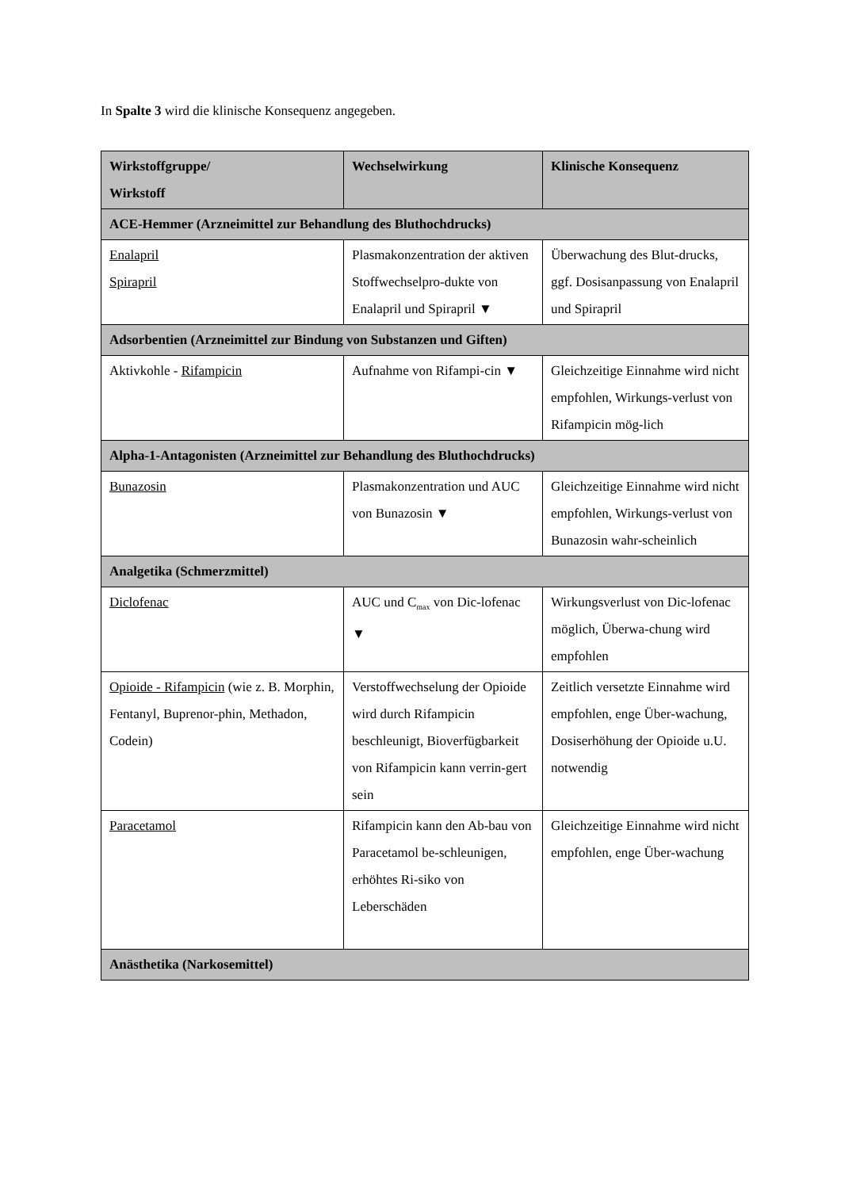In Spalte 3 wird die klinische Konsequenz angegeben.
| Wirkstoffgruppe/ Wirkstoff | Wechselwirkung | Klinische Konsequenz |
| --- | --- | --- |
| ACE-Hemmer (Arzneimittel zur Behandlung des Bluthochdrucks) | | |
| Enalapril Spirapril | Plasmakonzentration der aktiven Stoffwechselpro-dukte von Enalapril und Spirapril ▼ | Überwachung des Blut-drucks, ggf. Dosisanpassung von Enalapril und Spirapril |
| Adsorbentien (Arzneimittel zur Bindung von Substanzen und Giften) | | |
| Aktivkohle - Rifampicin | Aufnahme von Rifampi-cin ▼ | Gleichzeitige Einnahme wird nicht empfohlen, Wirkungs-verlust von Rifampicin mög-lich |
| Alpha-1-Antagonisten (Arzneimittel zur Behandlung des Bluthochdrucks) | | |
| Bunazosin | Plasmakonzentration und AUC von Bunazosin ▼ | Gleichzeitige Einnahme wird nicht empfohlen, Wirkungs-verlust von Bunazosin wahr-scheinlich |
| Analgetika (Schmerzmittel) | | |
| Diclofenac | AUC und C<sub>max</sub> von Dic-lofenac ▼ | Wirkungsverlust von Dic-lofenac möglich, Überwa-chung wird empfohlen |
| Opioide - Rifampicin (wie z. B. Morphin, Fentanyl, Buprenor-phin, Methadon, Codein) | Verstoffwechselung der Opioide wird durch Rifampicin beschleunigt, Bioverfügbarkeit von Rifampicin kann verrin-gert sein | Zeitlich versetzte Einnahme wird empfohlen, enge Über-wachung, Dosiserhöhung der Opioide u.U. notwendig |
| Paracetamol | Rifampicin kann den Ab-bau von Paracetamol be-schleunigen, erhöhtes Ri-siko von Leberschäden | Gleichzeitige Einnahme wird nicht empfohlen, enge Über-wachung |
| Anästhetika (Narkosemittel) | | |